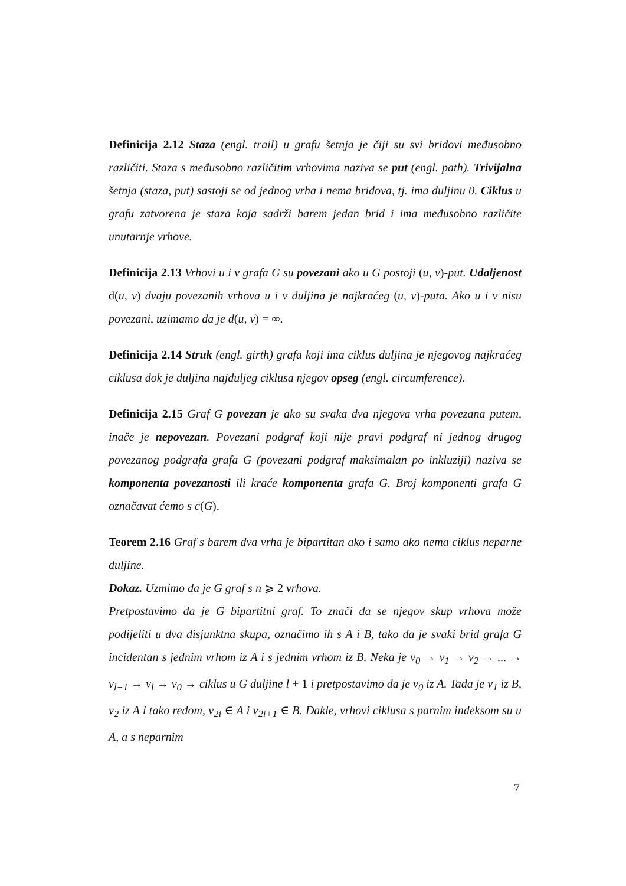Definicija 2.12 Staza (engl. trail) u grafu šetnja je čiji su svi bridovi međusobno različiti. Staza s međusobno različitim vrhovima naziva se put (engl. path). Trivijalna šetnja (staza, put) sastoji se od jednog vrha i nema bridova, tj. ima duljinu 0. Ciklus u grafu zatvorena je staza koja sadrži barem jedan brid i ima međusobno različite unutarnje vrhove.
Definicija 2.13 Vrhovi u i v grafa G su povezani ako u G postoji (u, v)-put. Udaljenost d(u, v) dvaju povezanih vrhova u i v duljina je najkraćeg (u, v)-puta. Ako u i v nisu povezani, uzimamo da je d(u, v) = ∞.
Definicija 2.14 Struk (engl. girth) grafa koji ima ciklus duljina je njegovog najkraćeg ciklusa dok je duljina najduljeg ciklusa njegov opseg (engl. circumference).
Definicija 2.15 Graf G povezan je ako su svaka dva njegova vrha povezana putem, inače je nepovezan. Povezani podgraf koji nije pravi podgraf ni jednog drugog povezanog podgrafa grafa G (povezani podgraf maksimalan po inkluziji) naziva se komponenta povezanosti ili kraće komponenta grafa G. Broj komponenti grafa G označavat ćemo s c(G).
Teorem 2.16 Graf s barem dva vrha je bipartitan ako i samo ako nema ciklus neparne duljine.
Dokaz. Uzmimo da je G graf s n ⩾ 2 vrhova.
Pretpostavimo da je G bipartitni graf. To znači da se njegov skup vrhova može podijeliti u dva disjunktna skupa, označimo ih s A i B, tako da je svaki brid grafa G incidentan s jednim vrhom iz A i s jednim vrhom iz B. Neka je v<sub>0</sub> → v<sub>1</sub> → v<sub>2</sub> → ... → v<sub>l−1</sub> → v<sub>l</sub> → v<sub>0</sub> → ciklus u G duljine l + 1 i pretpostavimo da je v<sub>0</sub> iz A. Tada je v<sub>1</sub> iz B, v<sub>2</sub> iz A i tako redom, v<sub>2i</sub> ∈ A i v<sub>2i+1</sub> ∈ B. Dakle, vrhovi ciklusa s parnim indeksom su u A, a s neparnim
7